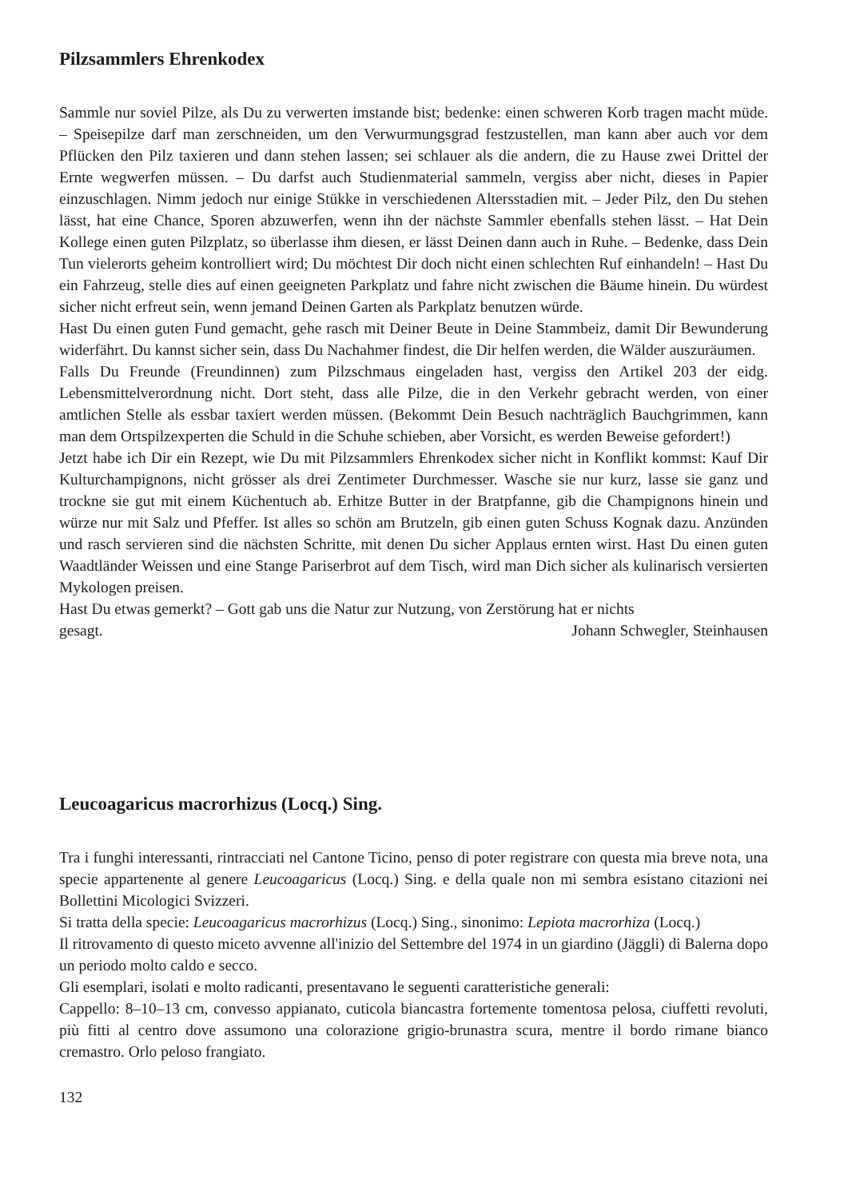Pilzsammlers Ehrenkodex
Sammle nur soviel Pilze, als Du zu verwerten imstande bist; bedenke: einen schweren Korb tragen macht müde. – Speisepilze darf man zerschneiden, um den Verwurmungsgrad festzustellen, man kann aber auch vor dem Pflücken den Pilz taxieren und dann stehen lassen; sei schlauer als die andern, die zu Hause zwei Drittel der Ernte wegwerfen müssen. – Du darfst auch Studienmaterial sammeln, vergiss aber nicht, dieses in Papier einzuschlagen. Nimm jedoch nur einige Stükke in verschiedenen Altersstadien mit. – Jeder Pilz, den Du stehen lässt, hat eine Chance, Sporen abzuwerfen, wenn ihn der nächste Sammler ebenfalls stehen lässt. – Hat Dein Kollege einen guten Pilzplatz, so überlasse ihm diesen, er lässt Deinen dann auch in Ruhe. – Bedenke, dass Dein Tun vielerorts geheim kontrolliert wird; Du möchtest Dir doch nicht einen schlechten Ruf einhandeln! – Hast Du ein Fahrzeug, stelle dies auf einen geeigneten Parkplatz und fahre nicht zwischen die Bäume hinein. Du würdest sicher nicht erfreut sein, wenn jemand Deinen Garten als Parkplatz benutzen würde.
Hast Du einen guten Fund gemacht, gehe rasch mit Deiner Beute in Deine Stammbeiz, damit Dir Bewunderung widerfährt. Du kannst sicher sein, dass Du Nachahmer findest, die Dir helfen werden, die Wälder auszuräumen.
Falls Du Freunde (Freundinnen) zum Pilzschmaus eingeladen hast, vergiss den Artikel 203 der eidg. Lebensmittelverordnung nicht. Dort steht, dass alle Pilze, die in den Verkehr gebracht werden, von einer amtlichen Stelle als essbar taxiert werden müssen. (Bekommt Dein Besuch nachträglich Bauchgrimmen, kann man dem Ortspilzexperten die Schuld in die Schuhe schieben, aber Vorsicht, es werden Beweise gefordert!)
Jetzt habe ich Dir ein Rezept, wie Du mit Pilzsammlers Ehrenkodex sicher nicht in Konflikt kommst: Kauf Dir Kulturchampignons, nicht grösser als drei Zentimeter Durchmesser. Wasche sie nur kurz, lasse sie ganz und trockne sie gut mit einem Küchentuch ab. Erhitze Butter in der Bratpfanne, gib die Champignons hinein und würze nur mit Salz und Pfeffer. Ist alles so schön am Brutzeln, gib einen guten Schuss Kognak dazu. Anzünden und rasch servieren sind die nächsten Schritte, mit denen Du sicher Applaus ernten wirst. Hast Du einen guten Waadtländer Weissen und eine Stange Pariserbrot auf dem Tisch, wird man Dich sicher als kulinarisch versierten Mykologen preisen.
Hast Du etwas gemerkt? – Gott gab uns die Natur zur Nutzung, von Zerstörung hat er nichts
gesagt. Johann Schwegler, Steinhausen
Leucoagaricus macrorhizus (Locq.) Sing.
Tra i funghi interessanti, rintracciati nel Cantone Ticino, penso di poter registrare con questa mia breve nota, una specie appartenente al genere Leucoagaricus (Locq.) Sing. e della quale non mi sembra esistano citazioni nei Bollettini Micologici Svizzeri.
Si tratta della specie: Leucoagaricus macrorhizus (Locq.) Sing., sinonimo: Lepiota macrorhiza (Locq.)
Il ritrovamento di questo miceto avvenne all'inizio del Settembre del 1974 in un giardino (Jäggli) di Balerna dopo un periodo molto caldo e secco.
Gli esemplari, isolati e molto radicanti, presentavano le seguenti caratteristiche generali:
Cappello: 8–10–13 cm, convesso appianato, cuticola biancastra fortemente tomentosa pelosa, ciuffetti revoluti, più fitti al centro dove assumono una colorazione grigio-brunastra scura, mentre il bordo rimane bianco cremastro. Orlo peloso frangiato.
132